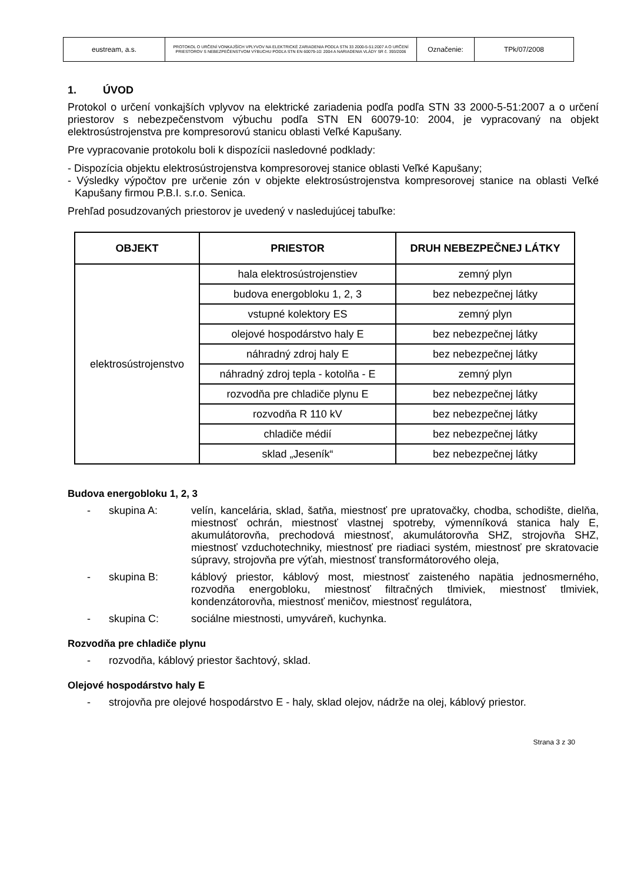| eustream, a.s. | PROTOKOL O URČENÍ VONKAJŠÍCH VPLYVOV NA ELEKTRICKÉ ZARIADENIA PODĽA STN 33 2000-5-51:2007 A O URČENÍ PRIESTOROV S NEBEZPEČENSTVOM VÝBUCHU PODĽA STN EN 60079-10: 2004 A NARIADENIA VLÁDY SR č. 393/2006 | Označenie: | TPk/07/2008 |
1. ÚVOD
Protokol o určení vonkajších vplyvov na elektrické zariadenia podľa podľa STN 33 2000-5-51:2007 a o určení priestorov s nebezpečenstvom výbuchu podľa STN EN 60079-10: 2004, je vypracovaný na objekt elektrosústrojenstva pre kompresorovú stanicu oblasti Veľké Kapušany.
Pre vypracovanie protokolu boli k dispozícii nasledovné podklady:
- Dispozícia objektu elektrosústrojenstva kompresorovej stanice oblasti Veľké Kapušany;
- Výsledky výpočtov pre určenie zón v objekte elektrosústrojenstva kompresorovej stanice na oblasti Veľké Kapušany firmou P.B.I. s.r.o. Senica.
Prehľad posudzovaných priestorov je uvedený v nasledujúcej tabuľke:
| OBJEKT | PRIESTOR | DRUH NEBEZPEČNEJ LÁTKY |
| --- | --- | --- |
| elektrosústrojenstvo | hala elektrosústrojenstiev | zemný plyn |
| | budova energobloku 1, 2, 3 | bez nebezpečnej látky |
| | vstupné kolektory ES | zemný plyn |
| | olejové hospodárstvo haly E | bez nebezpečnej látky |
| | náhradný zdroj haly E | bez nebezpečnej látky |
| | náhradný zdroj tepla - kotolňa - E | zemný plyn |
| | rozvodňa pre chladiče plynu E | bez nebezpečnej látky |
| | rozvodňa R 110 kV | bez nebezpečnej látky |
| | chladiče médií | bez nebezpečnej látky |
| | sklad „Jeseník“ | bez nebezpečnej látky |
Budova energobloku 1, 2, 3
- skupina A: velín, kancelária, sklad, šatňa, miestnosť pre upratovačky, chodba, schodište, dielňa, miestnosť ochrán, miestnosť vlastnej spotreby, výmenníková stanica haly E, akumulátorovňa, prechodová miestnosť, akumulátorovňa SHZ, strojovňa SHZ, miestnosť vzduchotechniky, miestnosť pre riadiaci systém, miestnosť pre skratovacie súpravy, strojovňa pre výťah, miestnosť transformátorového oleja,
- skupina B: káblový priestor, káblový most, miestnosť zaisteného napätia jednosmerného, rozvodňa energobloku, miestnosť filtračných tlmiviek, miestnosť tlmiviek, kondenzátorovňa, miestnosť meničov, miestnosť regulátora,
- skupina C: sociálne miestnosti, umyváreň, kuchynka.
Rozvodňa pre chladiče plynu
- rozvodňa, káblový priestor šachtový, sklad.
Olejové hospodárstvo haly E
- strojovňa pre olejové hospodárstvo E - haly, sklad olejov, nádrže na olej, káblový priestor.
Strana 3 z 30